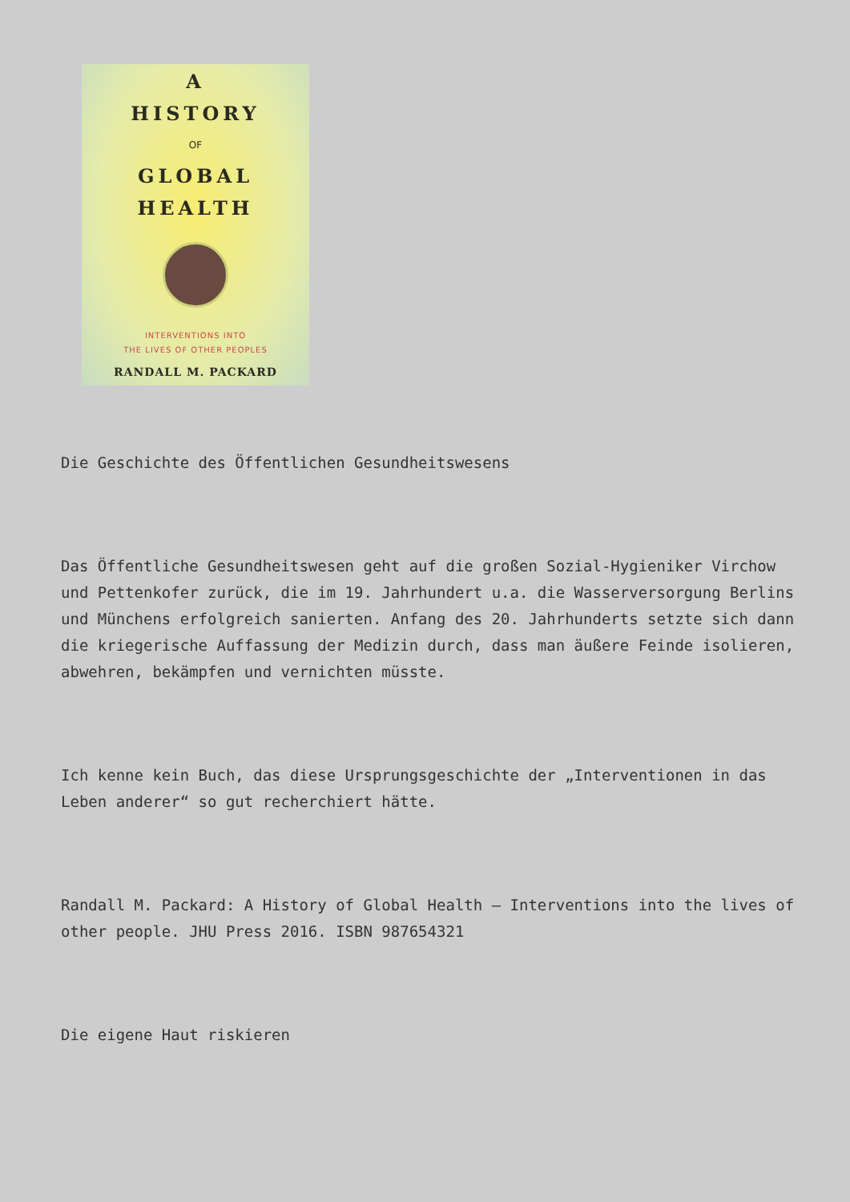A
HISTORY
OF
GLOBAL
HEALTH
INTERVENTIONS INTO
THE LIVES OF OTHER PEOPLES
RANDALL M. PACKARD
Die Geschichte des Öffentlichen Gesundheitswesens
Das Öffentliche Gesundheitswesen geht auf die großen Sozial-Hygieniker Virchow und Pettenkofer zurück, die im 19. Jahrhundert u.a. die Wasserversorgung Berlins und Münchens erfolgreich sanierten. Anfang des 20. Jahrhunderts setzte sich dann die kriegerische Auffassung der Medizin durch, dass man äußere Feinde isolieren, abwehren, bekämpfen und vernichten müsste.
Ich kenne kein Buch, das diese Ursprungsgeschichte der „Interventionen in das Leben anderer“ so gut recherchiert hätte.
Randall M. Packard: A History of Global Health – Interventions into the lives of other people. JHU Press 2016. ISBN 987654321
Die eigene Haut riskieren